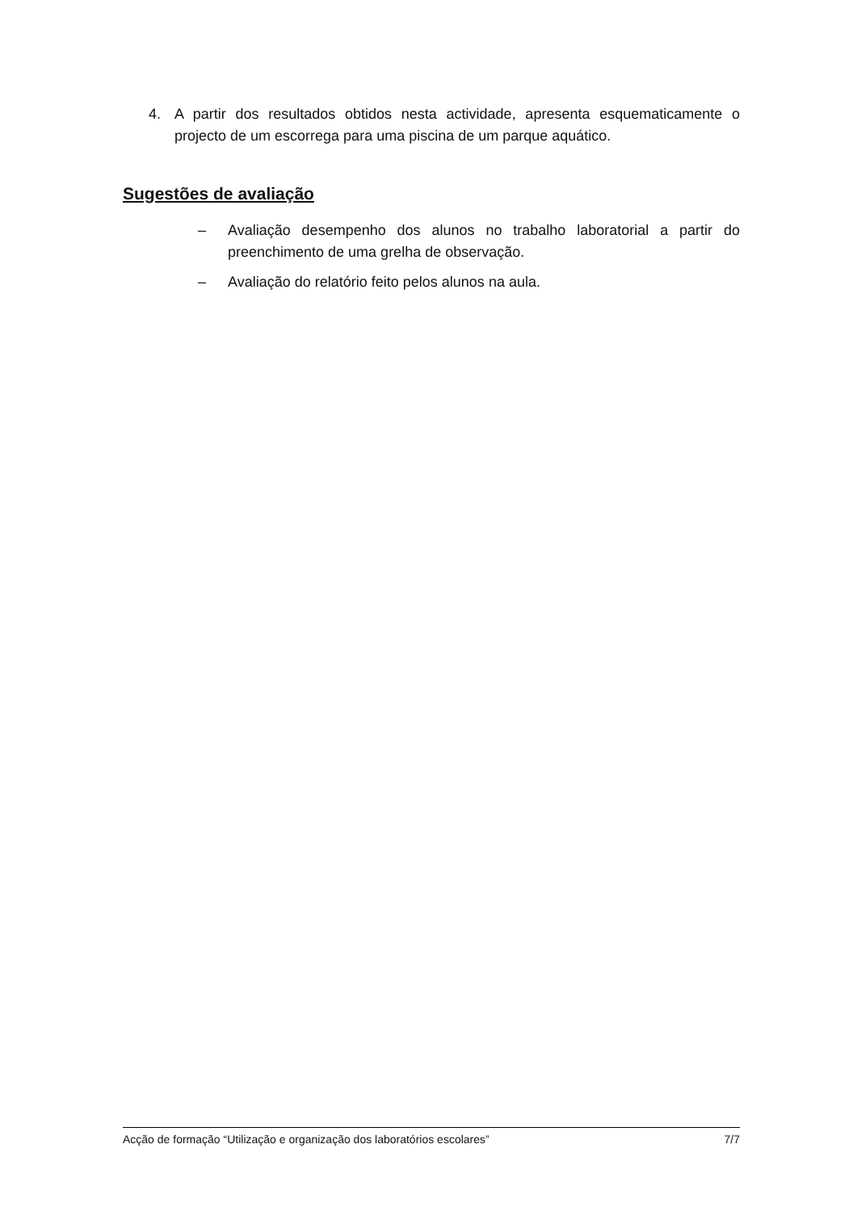4. A partir dos resultados obtidos nesta actividade, apresenta esquematicamente o projecto de um escorrega para uma piscina de um parque aquático.
Sugestões de avaliação
– Avaliação desempenho dos alunos no trabalho laboratorial a partir do preenchimento de uma grelha de observação.
– Avaliação do relatório feito pelos alunos na aula.
Acção de formação “Utilização e organização dos laboratórios escolares” 7/7